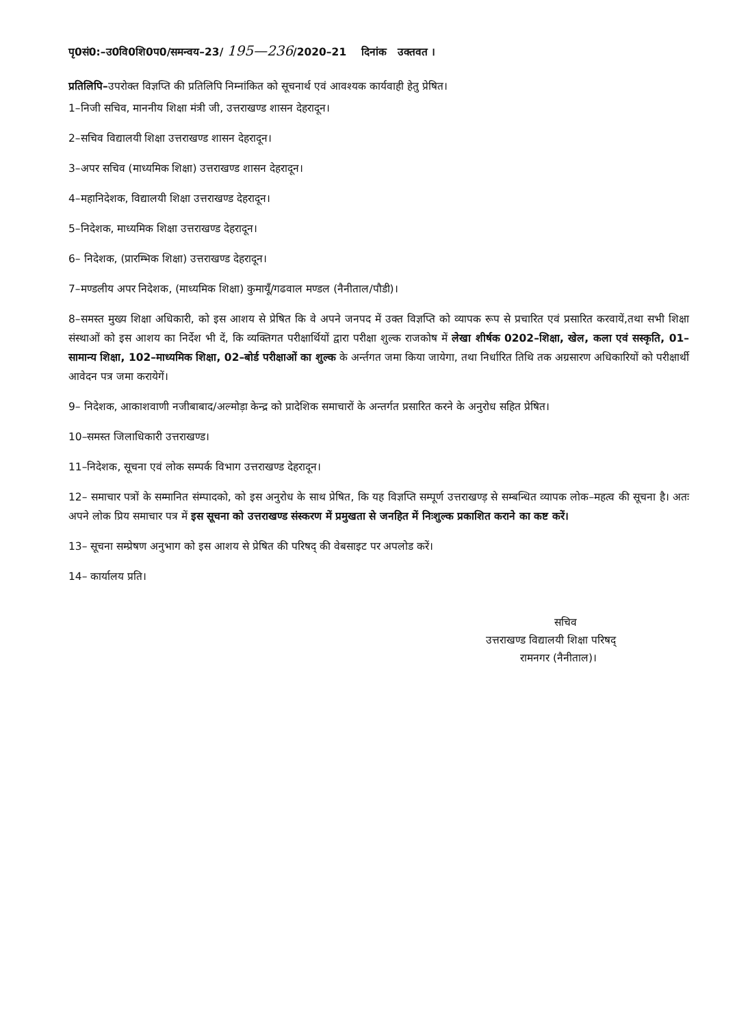पृ0सं0:–उ0वि0शि0प0/समन्वय–23/ 195—236/2020–21 दिनांक उक्तवत ।
प्रतिलिपि–उपरोक्त विज्ञप्ति की प्रतिलिपि निम्नांकित को सूचनार्थ एवं आवश्यक कार्यवाही हेतु प्रेषित।
1–निजी सचिव, माननीय शिक्षा मंत्री जी, उत्तराखण्ड शासन देहरादून।
2–सचिव विद्यालयी शिक्षा उत्तराखण्ड शासन देहरादून।
3–अपर सचिव (माध्यमिक शिक्षा) उत्तराखण्ड शासन देहरादून।
4–महानिदेशक, विद्यालयी शिक्षा उत्तराखण्ड देहरादून।
5–निदेशक, माध्यमिक शिक्षा उत्तराखण्ड देहरादून।
6– निदेशक, (प्रारम्भिक शिक्षा) उत्तराखण्ड देहरादून।
7–मण्डलीय अपर निदेशक, (माध्यमिक शिक्षा) कुमायूँ/गढवाल मण्डल (नैनीताल/पौडी)।
8–समस्त मुख्य शिक्षा अधिकारी, को इस आशय से प्रेषित कि वे अपने जनपद में उक्त विज्ञप्ति को व्यापक रूप से प्रचारित एवं प्रसारित करवायें,तथा सभी शिक्षा संस्थाओं को इस आशय का निर्देश भी दें, कि व्यक्तिगत परीक्षार्थियों द्वारा परीक्षा शुल्क राजकोष में लेखा शीर्षक 0202–शिक्षा, खेल, कला एवं सस्कृति, 01–सामान्य शिक्षा, 102–माध्यमिक शिक्षा, 02–बोर्ड परीक्षाओं का शुल्क के अर्न्तगत जमा किया जायेगा, तथा निर्धारित तिथि तक अग्रसारण अधिकारियों को परीक्षार्थी आवेदन पत्र जमा करायेगें।
9– निदेशक, आकाशवाणी नजीबाबाद/अल्मोड़ा केन्द्र को प्रादेशिक समाचारों के अन्तर्गत प्रसारित करने के अनुरोध सहित प्रेषित।
10–समस्त जिलाधिकारी उत्तराखण्ड।
11–निदेशक, सूचना एवं लोक सम्पर्क विभाग उत्तराखण्ड देहरादून।
12– समाचार पत्रों के सम्मानित संम्पादको, को इस अनुरोध के साथ प्रेषित, कि यह विज्ञप्ति सम्पूर्ण उत्तराखण्ड़ से सम्बन्धित व्यापक लोक–महत्व की सूचना है। अतः अपने लोक प्रिय समाचार पत्र में इस सूचना को उत्तराखण्ड संस्करण में प्रमुखता से जनहित में निःशुल्क प्रकाशित कराने का कष्ट करें।
13– सूचना सम्प्रेषण अनुभाग को इस आशय से प्रेषित की परिषद् की वेबसाइट पर अपलोड करें।
14– कार्यालय प्रति।
सचिव
उत्तराखण्ड विद्यालयी शिक्षा परिषद्
रामनगर (नैनीताल)।